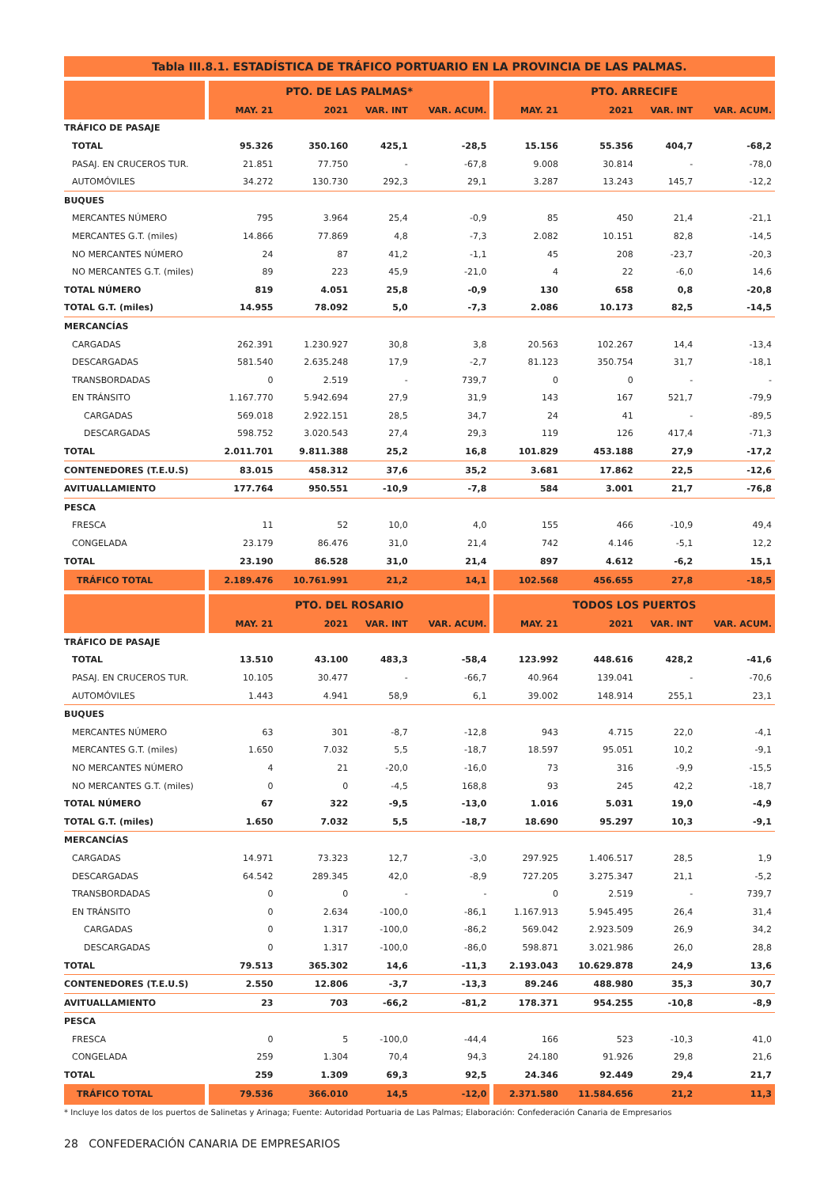Tabla III.8.1. ESTADÍSTICA DE TRÁFICO PORTUARIO EN LA PROVINCIA DE LAS PALMAS.
| | | PTO. DE LAS PALMAS* | | | | | PTO. ARRECIFE | | | |
| --- | --- | --- | --- | --- | --- | --- | --- | --- | --- | --- |
| | | MAY. 21 | 2021 | VAR. INT | VAR. ACUM. | | MAY. 21 | 2021 | VAR. INT | VAR. ACUM. |
| TRÁFICO DE PASAJE | | | | | | | | | | |
| TOTAL | | 95.326 | 350.160 | 425,1 | -28,5 | | 15.156 | 55.356 | 404,7 | -68,2 |
| PASAJ. EN CRUCEROS TUR. | | 21.851 | 77.750 | - | -67,8 | | 9.008 | 30.814 | - | -78,0 |
| AUTOMÓVILES | | 34.272 | 130.730 | 292,3 | 29,1 | | 3.287 | 13.243 | 145,7 | -12,2 |
| BUQUES | | | | | | | | | | |
| MERCANTES NÚMERO | | 795 | 3.964 | 25,4 | -0,9 | | 85 | 450 | 21,4 | -21,1 |
| MERCANTES G.T. (miles) | | 14.866 | 77.869 | 4,8 | -7,3 | | 2.082 | 10.151 | 82,8 | -14,5 |
| NO MERCANTES NÚMERO | | 24 | 87 | 41,2 | -1,1 | | 45 | 208 | -23,7 | -20,3 |
| NO MERCANTES G.T. (miles) | | 89 | 223 | 45,9 | -21,0 | | 4 | 22 | -6,0 | 14,6 |
| TOTAL NÚMERO | | 819 | 4.051 | 25,8 | -0,9 | | 130 | 658 | 0,8 | -20,8 |
| TOTAL G.T. (miles) | | 14.955 | 78.092 | 5,0 | -7,3 | | 2.086 | 10.173 | 82,5 | -14,5 |
| MERCANCÍAS | | | | | | | | | | |
| CARGADAS | | 262.391 | 1.230.927 | 30,8 | 3,8 | | 20.563 | 102.267 | 14,4 | -13,4 |
| DESCARGADAS | | 581.540 | 2.635.248 | 17,9 | -2,7 | | 81.123 | 350.754 | 31,7 | -18,1 |
| TRANSBORDADAS | | 0 | 2.519 | - | 739,7 | | 0 | 0 | - | - |
| EN TRÁNSITO | | 1.167.770 | 5.942.694 | 27,9 | 31,9 | | 143 | 167 | 521,7 | -79,9 |
| CARGADAS | | 569.018 | 2.922.151 | 28,5 | 34,7 | | 24 | 41 | - | -89,5 |
| DESCARGADAS | | 598.752 | 3.020.543 | 27,4 | 29,3 | | 119 | 126 | 417,4 | -71,3 |
| TOTAL | | 2.011.701 | 9.811.388 | 25,2 | 16,8 | | 101.829 | 453.188 | 27,9 | -17,2 |
| CONTENEDORES (T.E.U.S) | | 83.015 | 458.312 | 37,6 | 35,2 | | 3.681 | 17.862 | 22,5 | -12,6 |
| AVITUALLAMIENTO | | 177.764 | 950.551 | -10,9 | -7,8 | | 584 | 3.001 | 21,7 | -76,8 |
| PESCA | | | | | | | | | | |
| FRESCA | | 11 | 52 | 10,0 | 4,0 | | 155 | 466 | -10,9 | 49,4 |
| CONGELADA | | 23.179 | 86.476 | 31,0 | 21,4 | | 742 | 4.146 | -5,1 | 12,2 |
| TOTAL | | 23.190 | 86.528 | 31,0 | 21,4 | | 897 | 4.612 | -6,2 | 15,1 |
| TRÁFICO TOTAL | | 2.189.476 | 10.761.991 | 21,2 | 14,1 | | 102.568 | 456.655 | 27,8 | -18,5 |
| | | PTO. DEL ROSARIO | | | | | TODOS LOS PUERTOS | | | |
| | | MAY. 21 | 2021 | VAR. INT | VAR. ACUM. | | MAY. 21 | 2021 | VAR. INT | VAR. ACUM. |
| TRÁFICO DE PASAJE | | | | | | | | | | |
| TOTAL | | 13.510 | 43.100 | 483,3 | -58,4 | | 123.992 | 448.616 | 428,2 | -41,6 |
| PASAJ. EN CRUCEROS TUR. | | 10.105 | 30.477 | - | -66,7 | | 40.964 | 139.041 | - | -70,6 |
| AUTOMÓVILES | | 1.443 | 4.941 | 58,9 | 6,1 | | 39.002 | 148.914 | 255,1 | 23,1 |
| BUQUES | | | | | | | | | | |
| MERCANTES NÚMERO | | 63 | 301 | -8,7 | -12,8 | | 943 | 4.715 | 22,0 | -4,1 |
| MERCANTES G.T. (miles) | | 1.650 | 7.032 | 5,5 | -18,7 | | 18.597 | 95.051 | 10,2 | -9,1 |
| NO MERCANTES NÚMERO | | 4 | 21 | -20,0 | -16,0 | | 73 | 316 | -9,9 | -15,5 |
| NO MERCANTES G.T. (miles) | | 0 | 0 | -4,5 | 168,8 | | 93 | 245 | 42,2 | -18,7 |
| TOTAL NÚMERO | | 67 | 322 | -9,5 | -13,0 | | 1.016 | 5.031 | 19,0 | -4,9 |
| TOTAL G.T. (miles) | | 1.650 | 7.032 | 5,5 | -18,7 | | 18.690 | 95.297 | 10,3 | -9,1 |
| MERCANCÍAS | | | | | | | | | | |
| CARGADAS | | 14.971 | 73.323 | 12,7 | -3,0 | | 297.925 | 1.406.517 | 28,5 | 1,9 |
| DESCARGADAS | | 64.542 | 289.345 | 42,0 | -8,9 | | 727.205 | 3.275.347 | 21,1 | -5,2 |
| TRANSBORDADAS | | 0 | 0 | - | - | | 0 | 2.519 | - | 739,7 |
| EN TRÁNSITO | | 0 | 2.634 | -100,0 | -86,1 | | 1.167.913 | 5.945.495 | 26,4 | 31,4 |
| CARGADAS | | 0 | 1.317 | -100,0 | -86,2 | | 569.042 | 2.923.509 | 26,9 | 34,2 |
| DESCARGADAS | | 0 | 1.317 | -100,0 | -86,0 | | 598.871 | 3.021.986 | 26,0 | 28,8 |
| TOTAL | | 79.513 | 365.302 | 14,6 | -11,3 | | 2.193.043 | 10.629.878 | 24,9 | 13,6 |
| CONTENEDORES (T.E.U.S) | | 2.550 | 12.806 | -3,7 | -13,3 | | 89.246 | 488.980 | 35,3 | 30,7 |
| AVITUALLAMIENTO | | 23 | 703 | -66,2 | -81,2 | | 178.371 | 954.255 | -10,8 | -8,9 |
| PESCA | | | | | | | | | | |
| FRESCA | | 0 | 5 | -100,0 | -44,4 | | 166 | 523 | -10,3 | 41,0 |
| CONGELADA | | 259 | 1.304 | 70,4 | 94,3 | | 24.180 | 91.926 | 29,8 | 21,6 |
| TOTAL | | 259 | 1.309 | 69,3 | 92,5 | | 24.346 | 92.449 | 29,4 | 21,7 |
| TRÁFICO TOTAL | | 79.536 | 366.010 | 14,5 | -12,0 | | 2.371.580 | 11.584.656 | 21,2 | 11,3 |
* Incluye los datos de los puertos de Salinetas y Arinaga; Fuente: Autoridad Portuaria de Las Palmas; Elaboración: Confederación Canaria de Empresarios
28 CONFEDERACIÓN CANARIA DE EMPRESARIOS